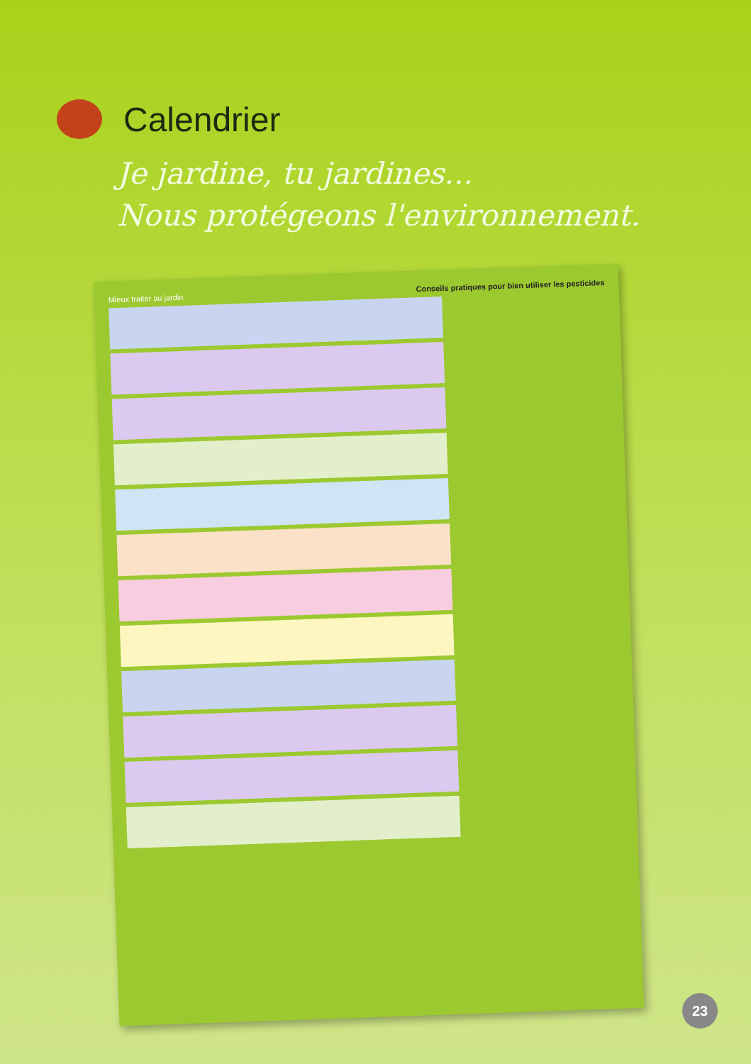Calendrier
Je jardine, tu jardines...
Nous protégeons l'environnement.
Mieux traiter au jardin Conseils pratiques pour bien utiliser les pesticides
23